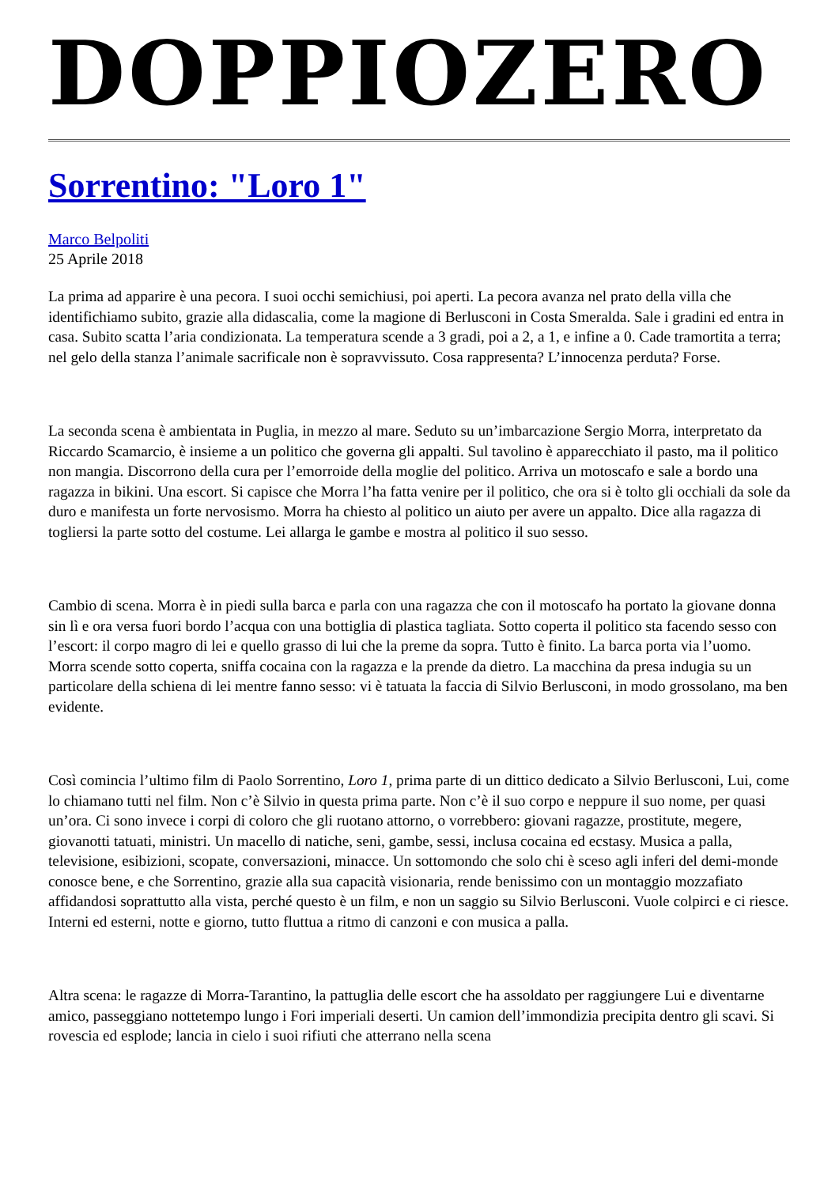DOPPIOZERO
Sorrentino: "Loro 1"
Marco Belpoliti
25 Aprile 2018
La prima ad apparire è una pecora. I suoi occhi semichiusi, poi aperti. La pecora avanza nel prato della villa che identifichiamo subito, grazie alla didascalia, come la magione di Berlusconi in Costa Smeralda. Sale i gradini ed entra in casa. Subito scatta l’aria condizionata. La temperatura scende a 3 gradi, poi a 2, a 1, e infine a 0. Cade tramortita a terra; nel gelo della stanza l’animale sacrificale non è sopravvissuto. Cosa rappresenta? L’innocenza perduta? Forse.
La seconda scena è ambientata in Puglia, in mezzo al mare. Seduto su un’imbarcazione Sergio Morra, interpretato da Riccardo Scamarcio, è insieme a un politico che governa gli appalti. Sul tavolino è apparecchiato il pasto, ma il politico non mangia. Discorrono della cura per l’emorroide della moglie del politico. Arriva un motoscafo e sale a bordo una ragazza in bikini. Una escort. Si capisce che Morra l’ha fatta venire per il politico, che ora si è tolto gli occhiali da sole da duro e manifesta un forte nervosismo. Morra ha chiesto al politico un aiuto per avere un appalto. Dice alla ragazza di togliersi la parte sotto del costume. Lei allarga le gambe e mostra al politico il suo sesso.
Cambio di scena. Morra è in piedi sulla barca e parla con una ragazza che con il motoscafo ha portato la giovane donna sin lì e ora versa fuori bordo l’acqua con una bottiglia di plastica tagliata. Sotto coperta il politico sta facendo sesso con l’escort: il corpo magro di lei e quello grasso di lui che la preme da sopra. Tutto è finito. La barca porta via l’uomo. Morra scende sotto coperta, sniffa cocaina con la ragazza e la prende da dietro. La macchina da presa indugia su un particolare della schiena di lei mentre fanno sesso: vi è tatuata la faccia di Silvio Berlusconi, in modo grossolano, ma ben evidente.
Così comincia l’ultimo film di Paolo Sorrentino, Loro 1, prima parte di un dittico dedicato a Silvio Berlusconi, Lui, come lo chiamano tutti nel film. Non c’è Silvio in questa prima parte. Non c’è il suo corpo e neppure il suo nome, per quasi un’ora. Ci sono invece i corpi di coloro che gli ruotano attorno, o vorrebbero: giovani ragazze, prostitute, megere, giovanotti tatuati, ministri. Un macello di natiche, seni, gambe, sessi, inclusa cocaina ed ecstasy. Musica a palla, televisione, esibizioni, scopate, conversazioni, minacce. Un sottomondo che solo chi è sceso agli inferi del demi-monde conosce bene, e che Sorrentino, grazie alla sua capacità visionaria, rende benissimo con un montaggio mozzafiato affidandosi soprattutto alla vista, perché questo è un film, e non un saggio su Silvio Berlusconi. Vuole colpirci e ci riesce. Interni ed esterni, notte e giorno, tutto fluttua a ritmo di canzoni e con musica a palla.
Altra scena: le ragazze di Morra-Tarantino, la pattuglia delle escort che ha assoldato per raggiungere Lui e diventarne amico, passeggiano nottetempo lungo i Fori imperiali deserti. Un camion dell’immondizia precipita dentro gli scavi. Si rovescia ed esplode; lancia in cielo i suoi rifiuti che atterrano nella scena